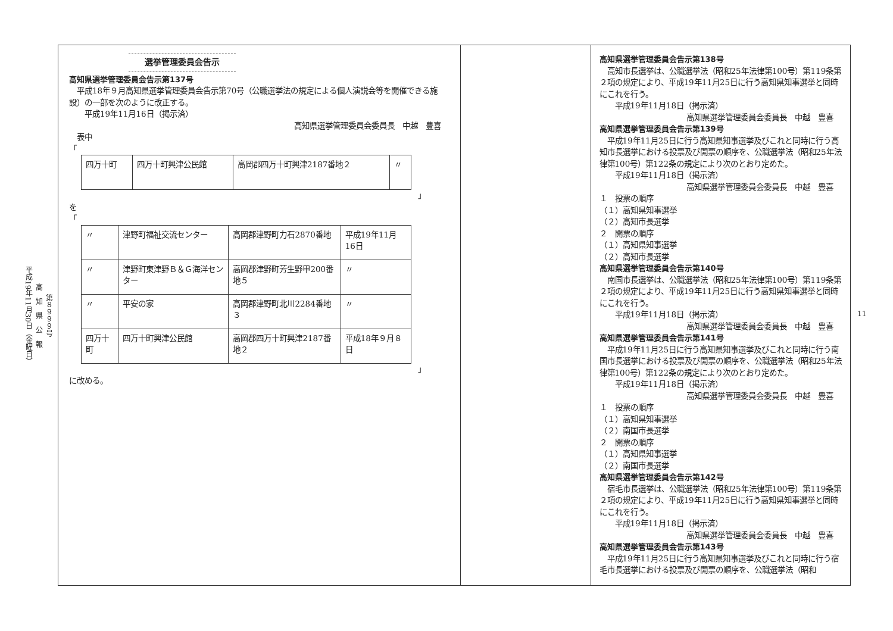第８９９９号
高　知　県　公　報
平成19年11月30日（金曜日）
選挙管理委員会告示
高知県選挙管理委員会告示第137号
　平成18年９月高知県選挙管理委員会告示第70号（公職選挙法の規定による個人演説会等を開催できる施設）の一部を次のように改正する。
　　平成19年11月16日（掲示済）
高知県選挙管理委員会委員長　中越　豊喜
　表中
「
| 四万十町 | 四万十町興津公民館 | 高岡郡四万十町興津2187番地２ | 〃 |
」
を
「
| 〃 | 津野町福祉交流センター | 高岡郡津野町力石2870番地 | 平成19年11月16日 |
| 〃 | 津野町東津野Ｂ＆Ｇ海洋センター | 高岡郡津野町芳生野甲200番地５ | 〃 |
| 〃 | 平安の家 | 高岡郡津野町北川2284番地３ | 〃 |
| 四万十町 | 四万十町興津公民館 | 高岡郡四万十町興津2187番地２ | 平成18年９月８日 |
」
に改める。
高知県選挙管理委員会告示第138号
　高知市長選挙は、公職選挙法（昭和25年法律第100号）第119条第２項の規定により、平成19年11月25日に行う高知県知事選挙と同時にこれを行う。
　　平成19年11月18日（掲示済）
高知県選挙管理委員会委員長　中越　豊喜
高知県選挙管理委員会告示第139号
　平成19年11月25日に行う高知県知事選挙及びこれと同時に行う高知市長選挙における投票及び開票の順序を、公職選挙法（昭和25年法律第100号）第122条の規定により次のとおり定めた。
　　平成19年11月18日（掲示済）
高知県選挙管理委員会委員長　中越　豊喜
１　投票の順序
（１）高知県知事選挙
（２）高知市長選挙
２　開票の順序
（１）高知県知事選挙
（２）高知市長選挙
高知県選挙管理委員会告示第140号
　南国市長選挙は、公職選挙法（昭和25年法律第100号）第119条第２項の規定により、平成19年11月25日に行う高知県知事選挙と同時にこれを行う。
　　平成19年11月18日（掲示済）
高知県選挙管理委員会委員長　中越　豊喜
高知県選挙管理委員会告示第141号
　平成19年11月25日に行う高知県知事選挙及びこれと同時に行う南国市長選挙における投票及び開票の順序を、公職選挙法（昭和25年法律第100号）第122条の規定により次のとおり定めた。
　　平成19年11月18日（掲示済）
高知県選挙管理委員会委員長　中越　豊喜
１　投票の順序
（１）高知県知事選挙
（２）南国市長選挙
２　開票の順序
（１）高知県知事選挙
（２）南国市長選挙
高知県選挙管理委員会告示第142号
　宿毛市長選挙は、公職選挙法（昭和25年法律第100号）第119条第２項の規定により、平成19年11月25日に行う高知県知事選挙と同時にこれを行う。
　　平成19年11月18日（掲示済）
高知県選挙管理委員会委員長　中越　豊喜
高知県選挙管理委員会告示第143号
　平成19年11月25日に行う高知県知事選挙及びこれと同時に行う宿毛市長選挙における投票及び開票の順序を、公職選挙法（昭和
11